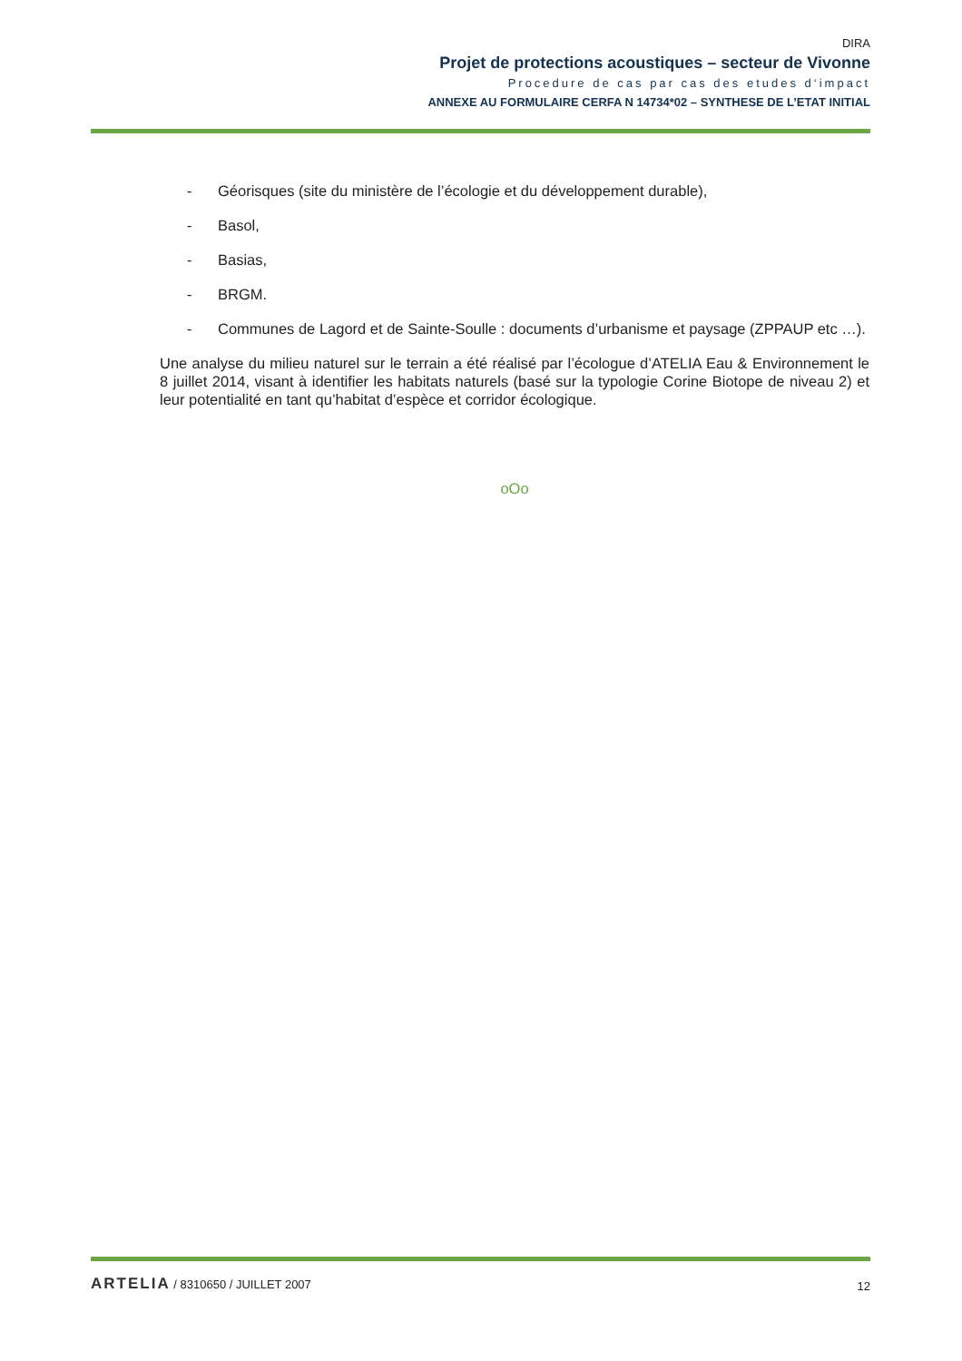DIRA
Projet de protections acoustiques – secteur de Vivonne
Procedure de cas par cas des etudes d‘impact
ANNEXE AU FORMULAIRE CERFA N 14734*02 – SYNTHESE DE L’ETAT INITIAL
- Géorisques (site du ministère de l’écologie et du développement durable),
- Basol,
- Basias,
- BRGM.
- Communes de Lagord et de Sainte-Soulle : documents d’urbanisme et paysage (ZPPAUP etc …).
Une analyse du milieu naturel sur le terrain a été réalisé par l’écologue d’ATELIA Eau & Environnement le 8 juillet 2014, visant à identifier les habitats naturels (basé sur la typologie Corine Biotope de niveau 2) et leur potentialité en tant qu’habitat d’espèce et corridor écologique.
oOo
ARTELIA / 8310650 / JUILLET 2007
12